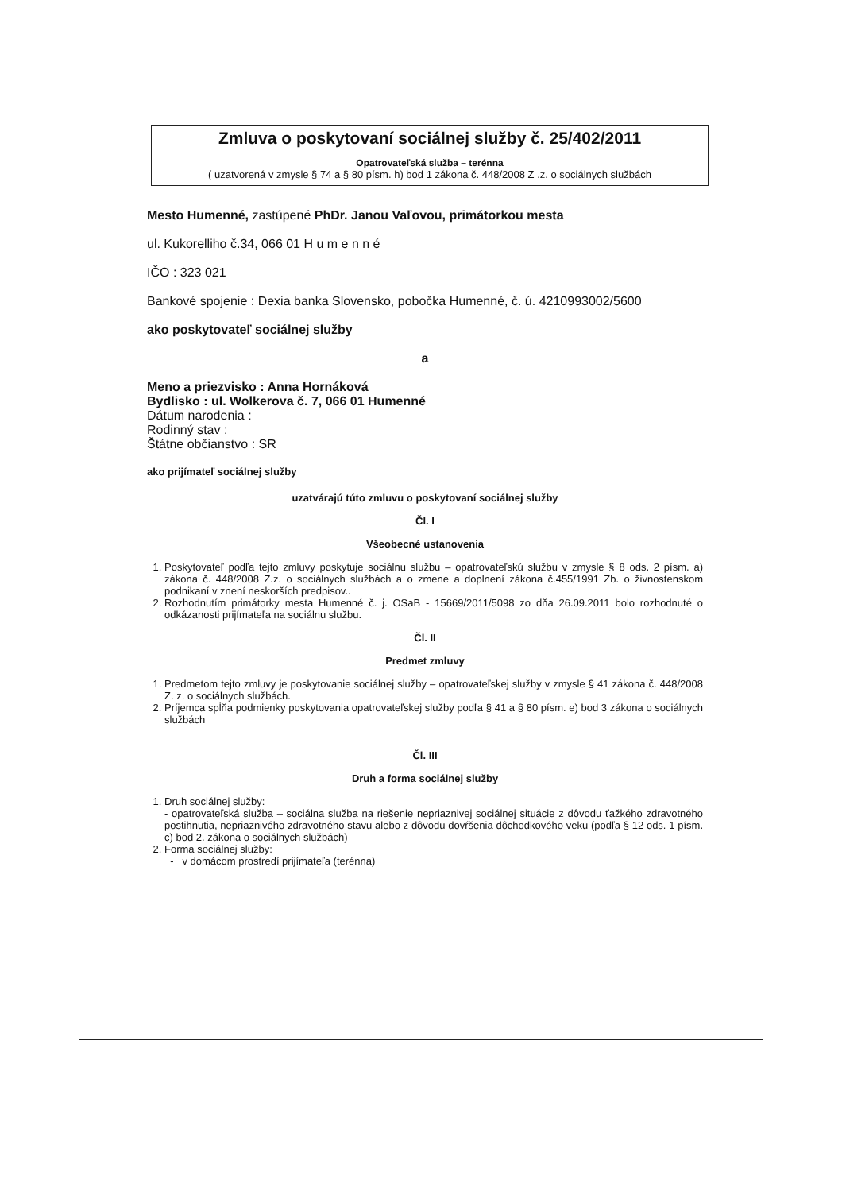Zmluva o poskytovaní sociálnej služby č. 25/402/2011
Opatrovateľská služba – terénna
( uzatvorená v zmysle § 74 a § 80 písm. h) bod 1 zákona č. 448/2008 Z .z. o sociálnych službách
Mesto Humenné, zastúpené PhDr. Janou Vaľovou, primátorkou mesta
ul. Kukorelliho č.34, 066 01 H u m e n n é
IČO : 323 021
Bankové spojenie : Dexia banka Slovensko, pobočka Humenné, č. ú. 4210993002/5600
ako poskytovateľ sociálnej služby
a
Meno a priezvisko : Anna Hornáková
Bydlisko : ul. Wolkerova č. 7, 066 01 Humenné
Dátum narodenia :
Rodinný stav :
Štátne občianstvo : SR
ako prijímateľ sociálnej služby
uzatvárajú túto zmluvu o poskytovaní sociálnej služby
Čl. I
Všeobecné ustanovenia
1. Poskytovateľ podľa tejto zmluvy poskytuje sociálnu službu – opatrovateľskú službu v zmysle § 8 ods. 2 písm. a) zákona č. 448/2008 Z.z. o sociálnych službách a o zmene a doplnení zákona č.455/1991 Zb. o živnostenskom podnikaní v znení neskorších predpisov..
2. Rozhodnutím primátorky mesta Humenné č. j. OSaB - 15669/2011/5098 zo dňa 26.09.2011 bolo rozhodnuté o odkázanosti prijímateľa na sociálnu službu.
Čl. II
Predmet zmluvy
1. Predmetom tejto zmluvy je poskytovanie sociálnej služby – opatrovateľskej služby v zmysle § 41 zákona č. 448/2008 Z. z. o sociálnych službách.
2. Príjemca spĺňa podmienky poskytovania opatrovateľskej služby podľa § 41 a § 80 písm. e) bod 3 zákona o sociálnych službách
Čl. III
Druh a forma sociálnej služby
1. Druh sociálnej služby:
- opatrovateľská služba – sociálna služba na riešenie nepriaznivej sociálnej situácie z dôvodu ťažkého zdravotného postihnutia, nepriaznivého zdravotného stavu alebo z dôvodu dovŕšenia dôchodkového veku (podľa § 12 ods. 1 písm. c) bod 2. zákona o sociálnych službách)
2. Forma sociálnej služby:
- v domácom prostredí prijímateľa (terénna)